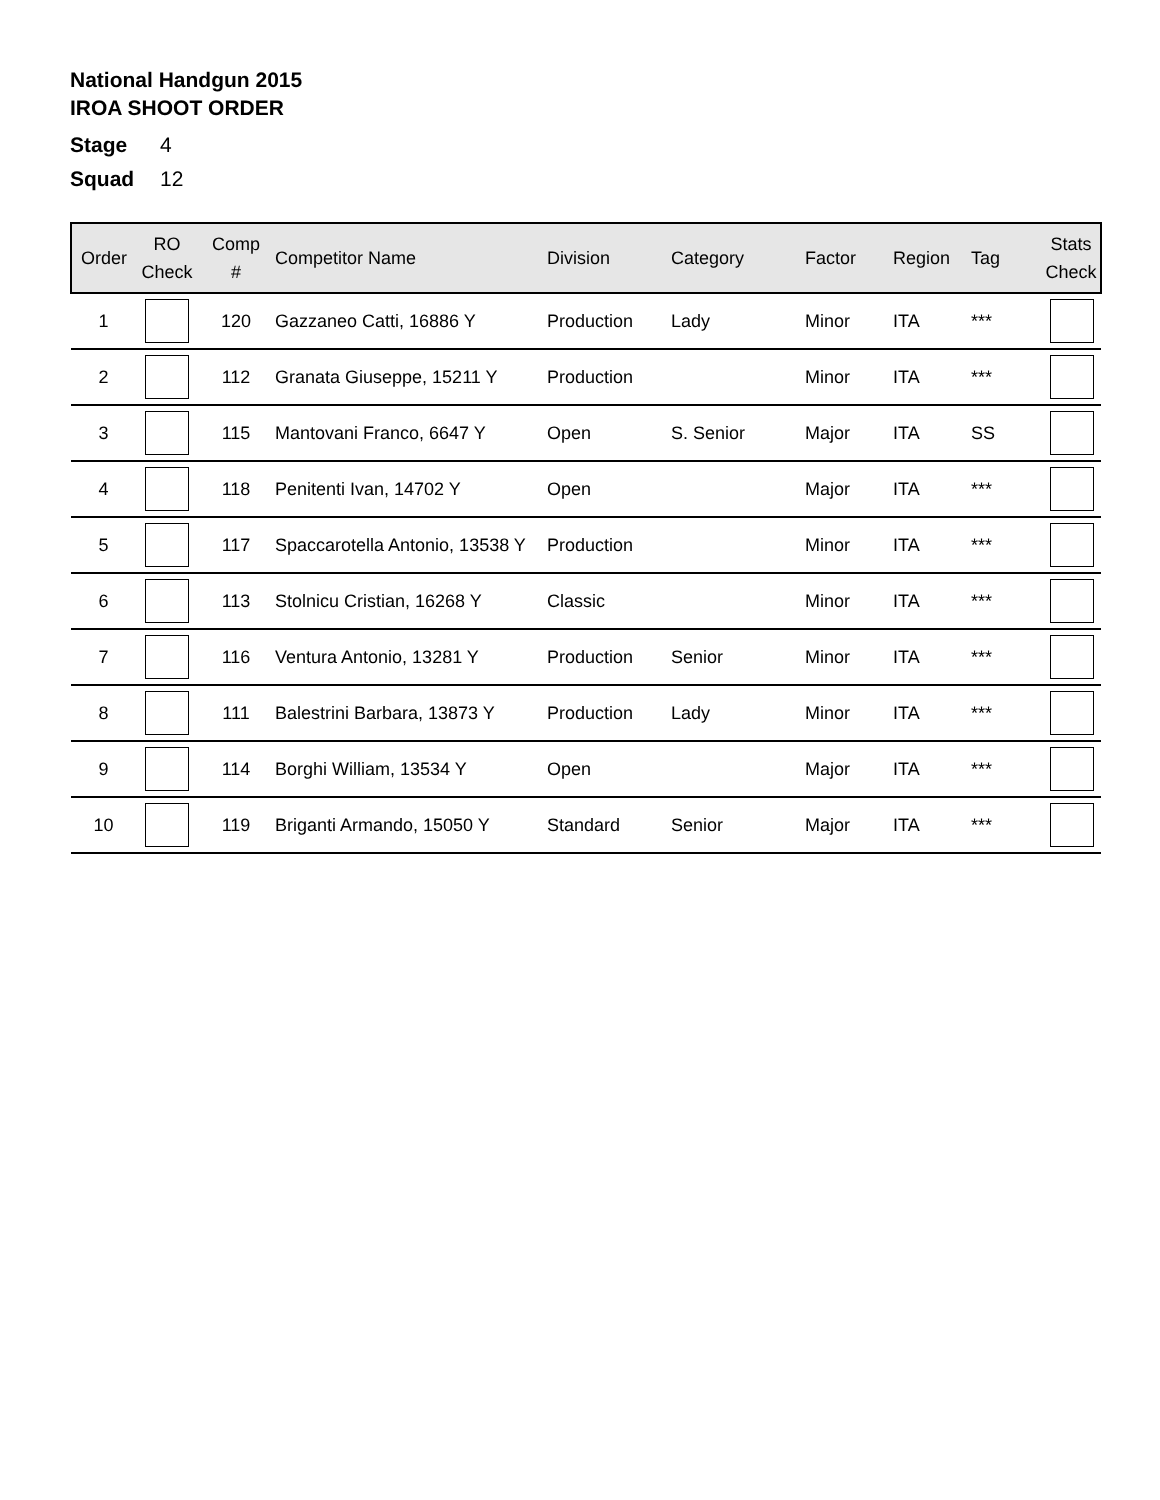National Handgun 2015
IROA SHOOT ORDER
Stage 4
Squad 12
| Order | RO Check | Comp # | Competitor Name | Division | Category | Factor | Region | Tag | Stats Check |
| --- | --- | --- | --- | --- | --- | --- | --- | --- | --- |
| 1 | | 120 | Gazzaneo Catti, 16886 Y | Production | Lady | Minor | ITA | *** | |
| 2 | | 112 | Granata Giuseppe, 15211 Y | Production | | Minor | ITA | *** | |
| 3 | | 115 | Mantovani Franco, 6647 Y | Open | S. Senior | Major | ITA | SS | |
| 4 | | 118 | Penitenti Ivan, 14702 Y | Open | | Major | ITA | *** | |
| 5 | | 117 | Spaccarotella Antonio, 13538 Y | Production | | Minor | ITA | *** | |
| 6 | | 113 | Stolnicu Cristian, 16268 Y | Classic | | Minor | ITA | *** | |
| 7 | | 116 | Ventura Antonio, 13281 Y | Production | Senior | Minor | ITA | *** | |
| 8 | | 111 | Balestrini Barbara, 13873 Y | Production | Lady | Minor | ITA | *** | |
| 9 | | 114 | Borghi William, 13534 Y | Open | | Major | ITA | *** | |
| 10 | | 119 | Briganti Armando, 15050 Y | Standard | Senior | Major | ITA | *** | |